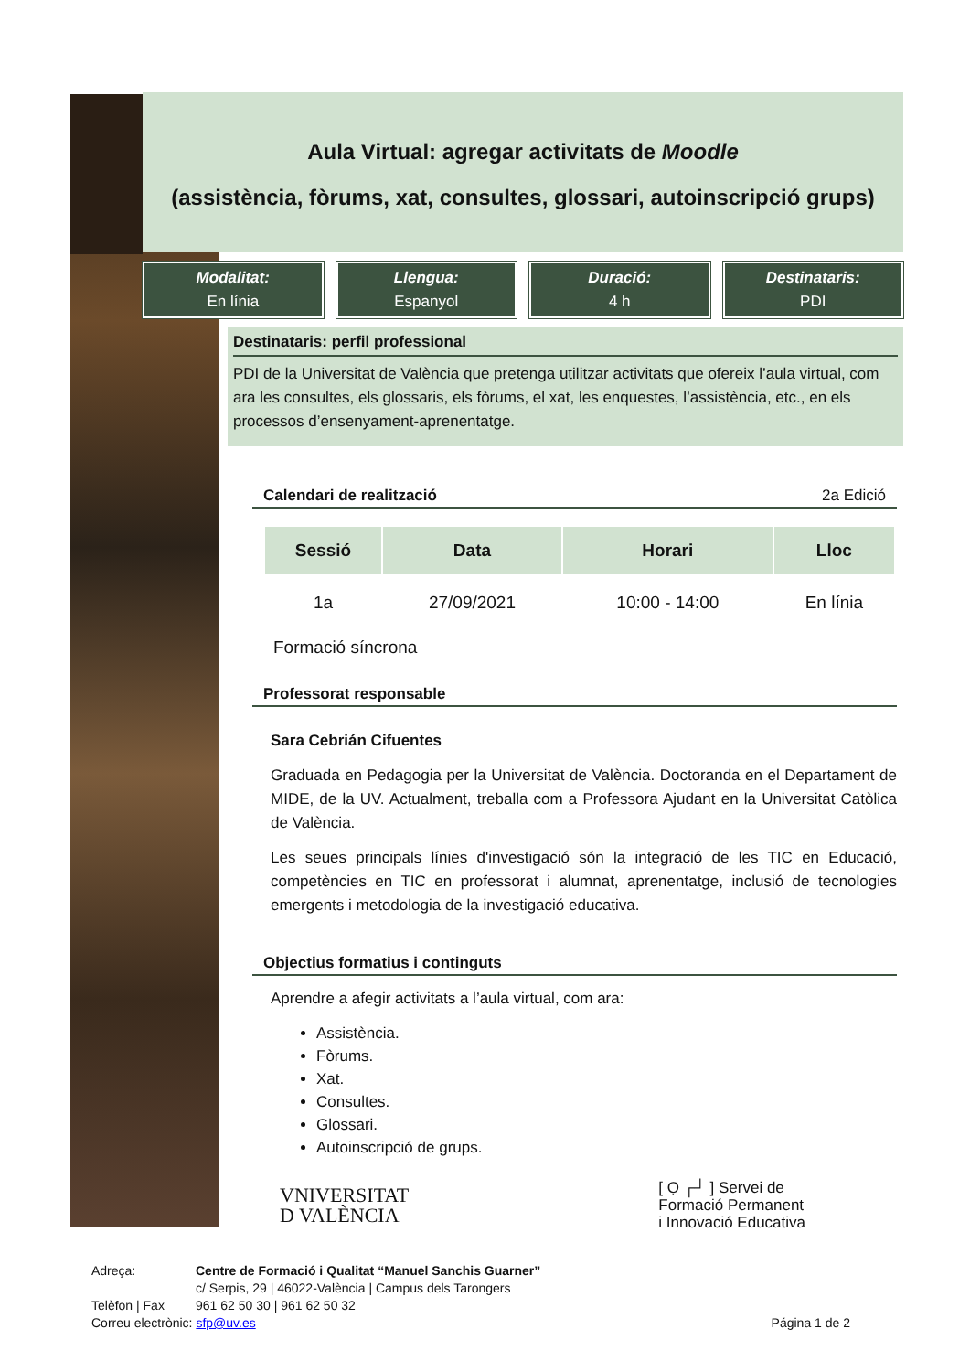Aula Virtual: agregar activitats de Moodle
(assistència, fòrums, xat, consultes, glossari, autoinscripció grups)
Modalitat:
En línia
Llengua:
Espanyol
Duració:
4 h
Destinataris:
PDI
Destinataris: perfil professional
PDI de la Universitat de València que pretenga utilitzar activitats que ofereix l’aula virtual, com ara les consultes, els glossaris, els fòrums, el xat, les enquestes, l’assistència, etc., en els processos d’ensenyament-aprenentatge.
Calendari de realització 2a Edició
| Sessió | Data | Horari | Lloc |
| --- | --- | --- | --- |
| 1a | 27/09/2021 | 10:00 - 14:00 | En línia |
Formació síncrona
Professorat responsable
Sara Cebrián Cifuentes
Graduada en Pedagogia per la Universitat de València. Doctoranda en el Departament de MIDE, de la UV. Actualment, treballa com a Professora Ajudant en la Universitat Catòlica de València.
Les seues principals línies d'investigació són la integració de les TIC en Educació, competències en TIC en professorat i alumnat, aprenentatge, inclusió de tecnologies emergents i metodologia de la investigació educativa.
Objectius formatius i continguts
Aprendre a afegir activitats a l’aula virtual, com ara:
Assistència.
Fòrums.
Xat.
Consultes.
Glossari.
Autoinscripció de grups.
VNIVERSITAT
D VALÈNCIA
[ Ọ ┌┘ ] Servei de
Formació Permanent
i Innovació Educativa
Adreça: Centre de Formació i Qualitat “Manuel Sanchis Guarner”
c/ Serpis, 29 | 46022-València | Campus dels Tarongers
Telèfon | Fax 961 62 50 30 | 961 62 50 32
Correu electrònic: sfp@uv.es Página 1 de 2